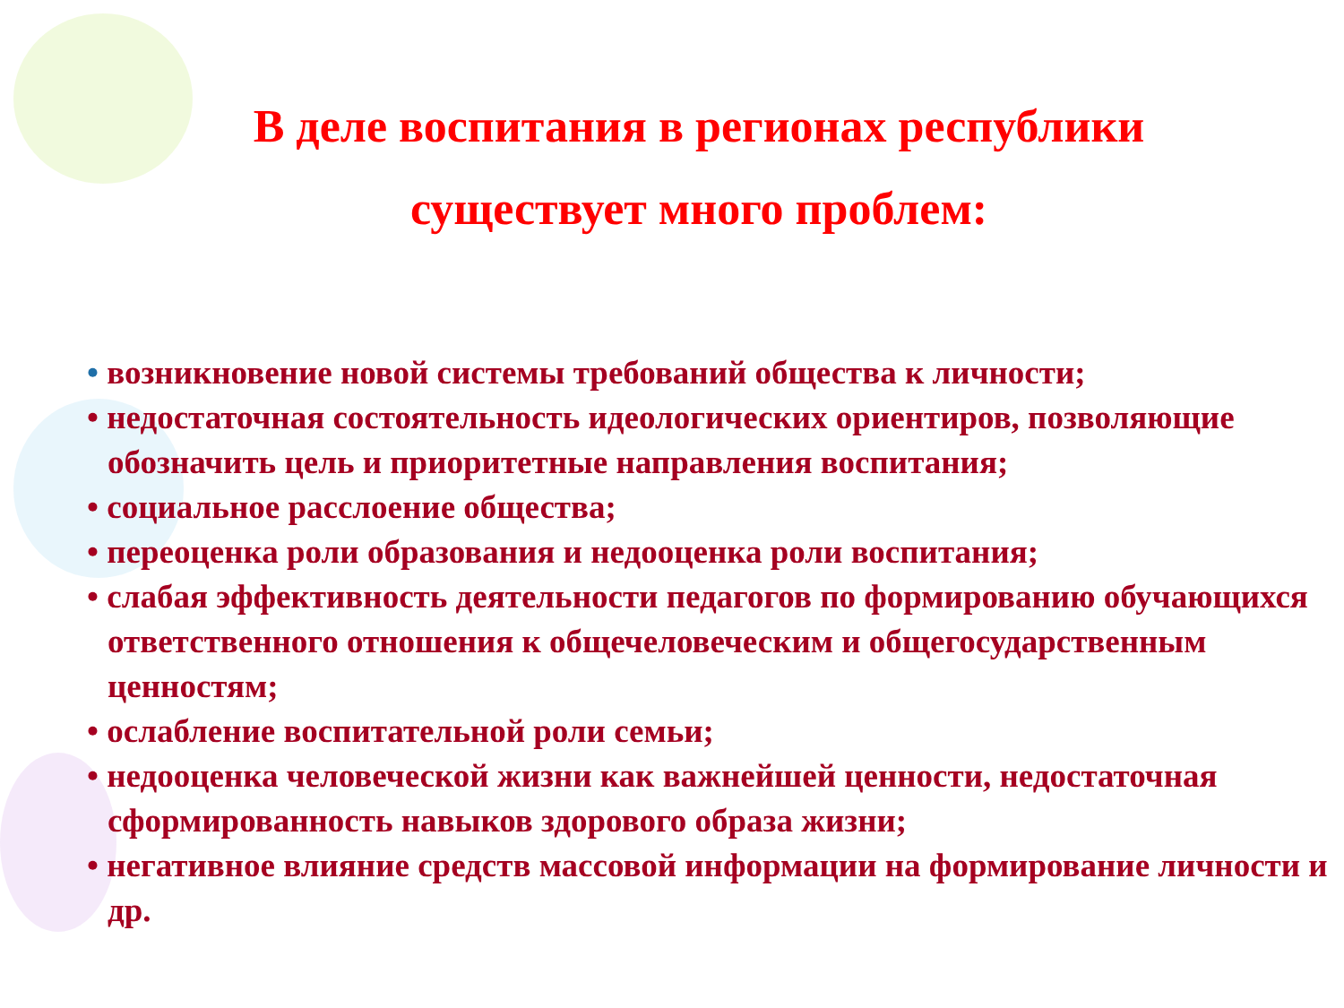В деле воспитания в регионах республики
существует много проблем:
• возникновение новой системы требований общества к личности;
• недостаточная состоятельность идеологических ориентиров, позволяющие обозначить цель и приоритетные направления воспитания;
• социальное расслоение общества;
• переоценка роли образования и недооценка роли воспитания;
• слабая эффективность деятельности педагогов по формированию обучающихся ответственного отношения к общечеловеческим и общегосударственным ценностям;
• ослабление воспитательной роли семьи;
• недооценка человеческой жизни как важнейшей ценности, недостаточная сформированность навыков здорового образа жизни;
• негативное влияние средств массовой информации на формирование личности и др.